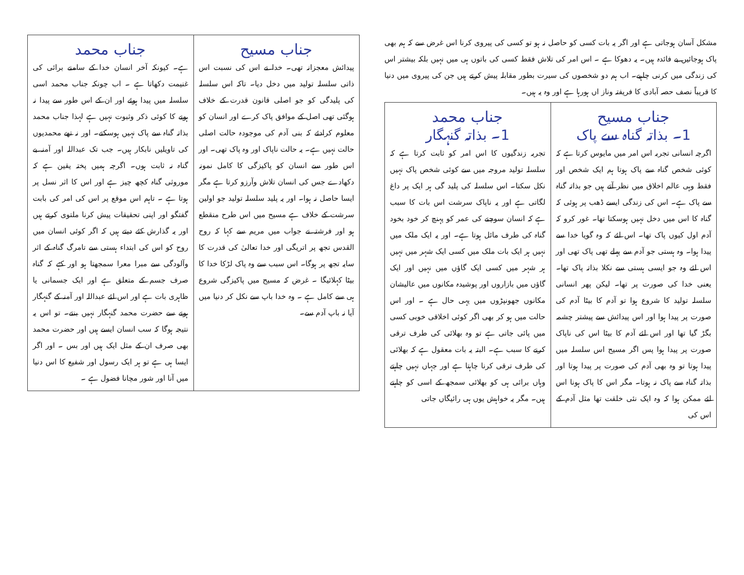مشکل آسان ہوجاتی ہے اور اگر یہ بات کسی کو حاصل نہ ہو تو کسی کی پیروی کرنا اس غرض سے کہ ہم بھی پاک ہوجائیں بے فائدہ ہیں۔ یہ دھوکا ہے ۔ اس امر کی تلاش فقط کسی کی باتوں ہی میں نہیں بلکہ بیشتر اس کی زندگی میں کرنی چاہیے۔ اب ہم دو شخصوں کی سیرت بطور مقابلہ پیش کرتے ہیں جن کی پیروی میں دنیا کا قریباً نصف حصہ آبادی کا فریفتہ وناز اں ہورہا ہے اور وہ یہ ہیں۔
| جناب مسیح 1۔ بذاتہ گناہ سے پاک اگرچہ انسانی تجربہ اس امر میں مایوس کرتا ہے کہ کوئی شخص گناہ سے پاک ہوتا ہم ایک شخص اور فقط وہی عالم اخلاق میں نظر آتے ہیں جو بذاتہ گناہ سے پاک ہے۔ اس کی زندگی ایسے ڈھب پر ہوئی کہ گناہ کا اس میں دخل نہیں ہوسکتا تھا۔ غور کرو کہ آدم اول کیوں پاک تھا۔ اس لئے کہ وہ گویا خدا سے پیدا ہوا۔ وہ ہستی جو آدم سے پہلے تھی پاک تھی اور اس لئے وہ جو ایسی ہستی سے نکلا بذاتہ پاک تھا۔ یعنی خدا کی صورت پر تھا۔ لیکن پھر انسانی سلسلہ تولید کا شروع ہوا تو آدم کا بیٹا آدم کی صورت پر پیدا ہوا اور اس پیدائش سے پیشتر چشمہ بگڑ گیا تھا اور اس لئے آدم کا بیٹا اس کی ناپاک صورت پر پیدا ہوا پس اگر مسیح اس سلسلہ میں پیدا ہوتا تو وہ بھی آدم کی صورت پر پیدا ہوتا اور بذاتہ گناہ سے پاک نہ ہوتا۔ مگر اس کا پاک ہونا اس لئے ممکن ہوا کہ وہ ایک نئی خلقت تھا مثل آدم کے اس کی | جناب محمد 1۔ بذاتہ گنہگار تجربہ زندگیوں کا اس امر کو ثابت کرتا ہے کہ سلسلہ تولید مروجہ میں سے کوئی شخص پاک نہیں نکل سکتا۔ اس سلسلہ کی پلید گی ہر ایک پر داغ لگاتی ہے اور یہ ناپاک سرشت اس بات کا سبب ہے کہ انسان سوچنے کی عمر کو پہنچ کر خود بخود گناہ کی طرف مائل ہوتا ہے۔ اور یہ ایک ملک میں نہیں ہر ایک بات ملک میں کسی ایک شہر میں نہیں ہر شہر میں کسی ایک گاؤں میں نہیں اور ایک گاؤں میں بازاروں اور پوشیدہ مکانوں میں عالیشان مکانوں جھونپڑوں میں یہی حال ہے ۔ اور اس حالت میں ہو کر بھی اگر کوئی اخلاقی خوبی کسی میں پائی جاتی ہے تو وہ بھلائی کی طرف ترقی کرنے کا سبب ہے۔ البتہ یہ بات معقول ہے کہ بھلائی کی طرف ترقی کرنا چاہتا ہے اور جہاں نہیں چاہتے وہاں برائی ہی کو بھلائی سمجھ کے اسی کو چاہتے ہیں۔ مگر یہ خواہش یوں ہی رائیگاں جاتی |
| جناب مسیح پیدائش معجزانہ تھی۔ خدا نے اس کی نسبت اس ذاتی سلسلہ تولید میں دخل دیا۔ تاکہ اس سلسلہ کی پلیدگی کو جو اصلی قانون قدرت کے خلاف ہوگئی تھی اصل کے موافق پاک کرے اور انسان کو معلوم کرادئے کہ بنی آدم کی موجودہ حالت اصلی حالت نہیں ہے۔ یہ حالت ناپاک اور وہ پاک تھی۔ اور اس طور سے انسان کو پاکیزگی کا کامل نمونہ دکھادے جس کی انسان تلاش وآرزو کرتا ہے مگر ایسا حاصل نہ ہوا۔ اور یہ پلید سلسلہ تولید جو اولین سرشت کے خلاف ہے مسیح میں اس طرح منقطع ہو اور فرشتہ نے جواب میں مریم سے کہا کہ روح القدس تجھ پر اتریگی اور خدا تعالیٰ کی قدرت کا سایہ تجھ پر ہوگا۔ اس سبب سے وہ پاک لڑکا خدا کا بیٹا کہلائیگا ۔ غرض کہ مسیح میں پاکیزگی شروع ہی سے کامل ہے ۔ وہ خدا باپ سے نکل کر دنیا میں آیا نہ باپ آدم سے۔ | جناب محمد ہے۔ کیونکہ آخر انسان خدا کے سامنے برائی کی غنیمت دکھاتا ہے ۔ اب چونکہ جناب محمد اسی سلسلہ میں پیدا ہوئے اور ان کے اس طور سے پیدا نہ ہونے کا کوئی ذکر وثبوت نہیں ہے لہذا جناب محمد بذاتہ گناہ سے پاک نہیں ہوسکتے۔ اور نہ تھے محمدیوں کی تاویلیں نابکار ہیں۔ جب تک عبداللہ اور آمنہ بے گناہ نہ ثابت ہوں۔ اگرچہ ہمیں پختہ یقین ہے کہ موروثی گناہ کچھ چیز ہے اور اس کا اثر نسل پر ہوتا ہے ۔ تاہم اس موقع پر اس کی امر کی بابت گفتگو اور اپنی تحقیقات پیش کرنا ملتوی کرتے ہیں اور یہ گذارش کئے دیتے ہیں کہ اگر کوئی انسان میں روح کو اس کی ابتداء ہستی سے تامرگ گناہ کے اثر وآلودگی سے مبرا معرا سمجھتا ہو اور کہے کہ گناہ صرف جسم کے متعلق ہے اور ایک جسمانی یا ظاہری بات ہے اور اس لئے عبداللہ اور آمنہ کے گنہگار ہونے سے حضرت محمد گنہگار نہیں بنتے۔ تو اس یہ نتیجہ ہوگا کہ سب انسان ایسے ہیں اور حضرت محمد بھی صرف ان کے مثل ایک ہیں اور بس ۔ اور اگر ایسا ہی ہے تو ہر ایک رسول اور شفیع کا اس دنیا میں آنا اور شور مچانا فضول ہے ۔ |